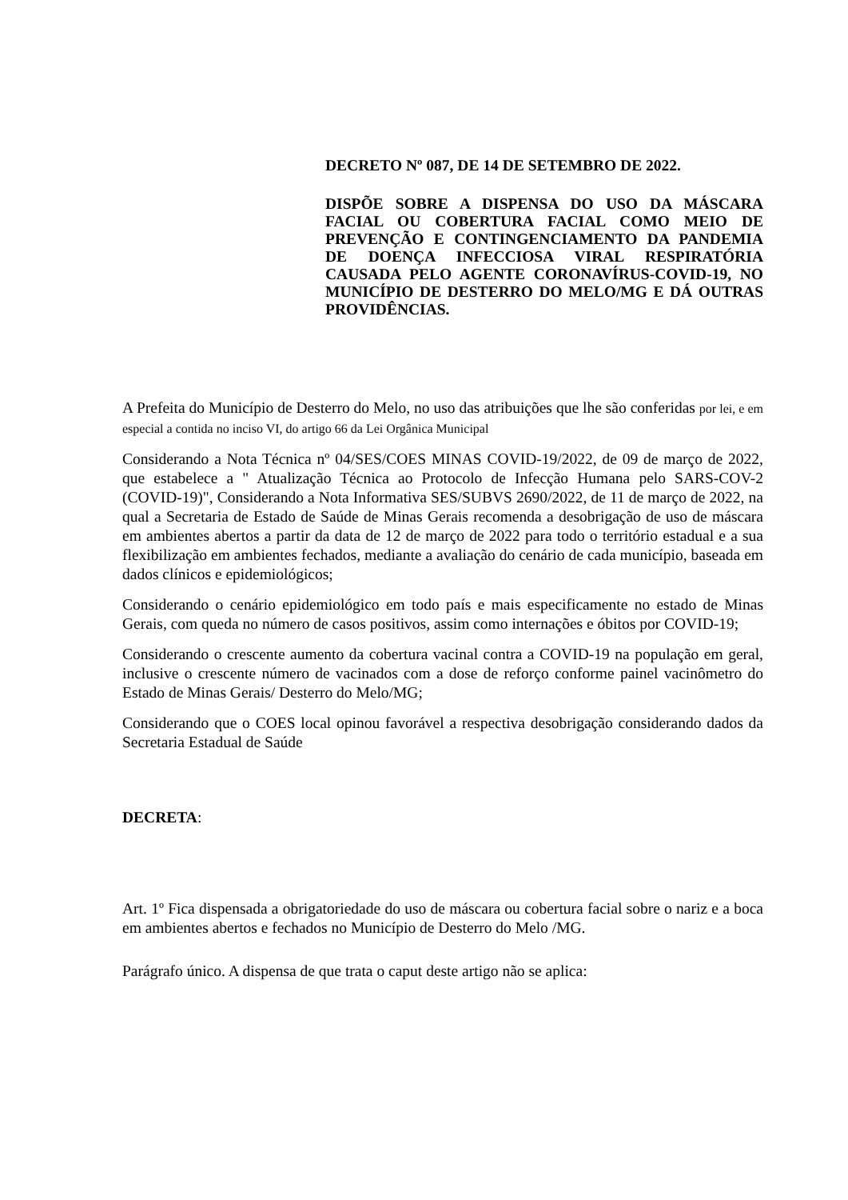DECRETO Nº 087, DE 14 DE SETEMBRO DE 2022.
DISPÕE SOBRE A DISPENSA DO USO DA MÁSCARA FACIAL OU COBERTURA FACIAL COMO MEIO DE PREVENÇÃO E CONTINGENCIAMENTO DA PANDEMIA DE DOENÇA INFECCIOSA VIRAL RESPIRATÓRIA CAUSADA PELO AGENTE CORONAVÍRUS-COVID-19, NO MUNICÍPIO DE DESTERRO DO MELO/MG E DÁ OUTRAS PROVIDÊNCIAS.
A Prefeita do Município de Desterro do Melo, no uso das atribuições que lhe são conferidas por lei, e em especial a contida no inciso VI, do artigo 66 da Lei Orgânica Municipal
Considerando a Nota Técnica nº 04/SES/COES MINAS COVID-19/2022, de 09 de março de 2022, que estabelece a " Atualização Técnica ao Protocolo de Infecção Humana pelo SARS-COV-2 (COVID-19)", Considerando a Nota Informativa SES/SUBVS 2690/2022, de 11 de março de 2022, na qual a Secretaria de Estado de Saúde de Minas Gerais recomenda a desobrigação de uso de máscara em ambientes abertos a partir da data de 12 de março de 2022 para todo o território estadual e a sua flexibilização em ambientes fechados, mediante a avaliação do cenário de cada município, baseada em dados clínicos e epidemiológicos;
Considerando o cenário epidemiológico em todo país e mais especificamente no estado de Minas Gerais, com queda no número de casos positivos, assim como internações e óbitos por COVID-19;
Considerando o crescente aumento da cobertura vacinal contra a COVID-19 na população em geral, inclusive o crescente número de vacinados com a dose de reforço conforme painel vacinômetro do Estado de Minas Gerais/ Desterro do Melo/MG;
Considerando que o COES local opinou favorável a respectiva desobrigação considerando dados da Secretaria Estadual de Saúde
DECRETA:
Art. 1º Fica dispensada a obrigatoriedade do uso de máscara ou cobertura facial sobre o nariz e a boca em ambientes abertos e fechados no Município de Desterro do Melo /MG.
Parágrafo único. A dispensa de que trata o caput deste artigo não se aplica: